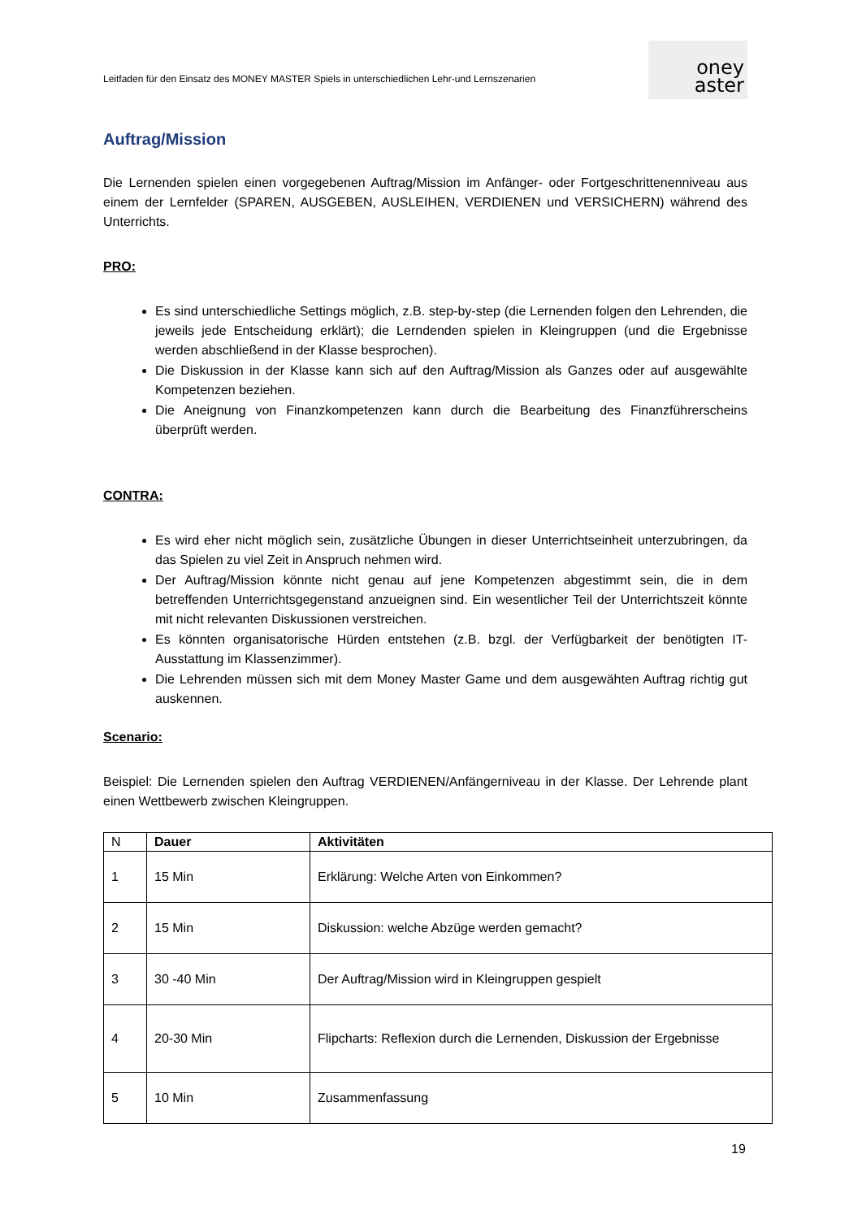Leitfaden für den Einsatz des MONEY MASTER Spiels in unterschiedlichen Lehr-und Lernszenarien
oney
aster
Auftrag/Mission
Die Lernenden spielen einen vorgegebenen Auftrag/Mission im Anfänger- oder Fortgeschrittenenniveau aus einem der Lernfelder (SPAREN, AUSGEBEN, AUSLEIHEN, VERDIENEN und VERSICHERN) während des Unterrichts.
PRO:
Es sind unterschiedliche Settings möglich, z.B. step-by-step (die Lernenden folgen den Lehrenden, die jeweils jede Entscheidung erklärt); die Lerndenden spielen in Kleingruppen (und die Ergebnisse werden abschließend in der Klasse besprochen).
Die Diskussion in der Klasse kann sich auf den Auftrag/Mission als Ganzes oder auf ausgewählte Kompetenzen beziehen.
Die Aneignung von Finanzkompetenzen kann durch die Bearbeitung des Finanzführerscheins überprüft werden.
CONTRA:
Es wird eher nicht möglich sein, zusätzliche Übungen in dieser Unterrichtseinheit unterzubringen, da das Spielen zu viel Zeit in Anspruch nehmen wird.
Der Auftrag/Mission könnte nicht genau auf jene Kompetenzen abgestimmt sein, die in dem betreffenden Unterrichtsgegenstand anzueignen sind. Ein wesentlicher Teil der Unterrichtszeit könnte mit nicht relevanten Diskussionen verstreichen.
Es könnten organisatorische Hürden entstehen (z.B. bzgl. der Verfügbarkeit der benötigten IT-Ausstattung im Klassenzimmer).
Die Lehrenden müssen sich mit dem Money Master Game und dem ausgewähten Auftrag richtig gut auskennen.
Scenario:
Beispiel: Die Lernenden spielen den Auftrag VERDIENEN/Anfängerniveau in der Klasse. Der Lehrende plant einen Wettbewerb zwischen Kleingruppen.
| N | Dauer | Aktivitäten |
| --- | --- | --- |
| 1 | 15 Min | Erklärung: Welche Arten von Einkommen? |
| 2 | 15 Min | Diskussion: welche Abzüge werden gemacht? |
| 3 | 30 -40 Min | Der Auftrag/Mission wird in Kleingruppen gespielt |
| 4 | 20-30 Min | Flipcharts: Reflexion durch die Lernenden, Diskussion der Ergebnisse |
| 5 | 10 Min | Zusammenfassung |
19